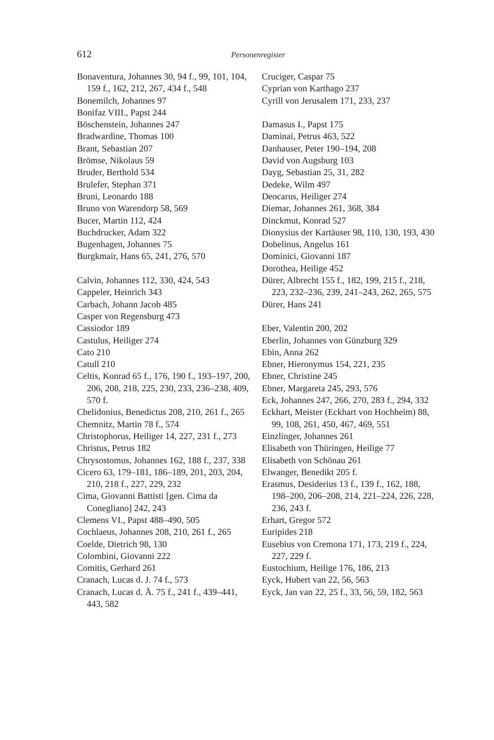612 Personenregister
Bonaventura, Johannes 30, 94 f., 99, 101, 104, 159 f., 162, 212, 267, 434 f., 548
Bonemilch, Johannes 97
Bonifaz VIII., Papst 244
Böschenstein, Johannes 247
Bradwardine, Thomas 100
Brant, Sebastian 207
Brömse, Nikolaus 59
Bruder, Berthold 534
Brulefer, Stephan 371
Bruni, Leonardo 188
Bruno von Warendorp 58, 569
Bucer, Martin 112, 424
Buchdrucker, Adam 322
Bugenhagen, Johannes 75
Burgkmair, Hans 65, 241, 276, 570
Calvin, Johannes 112, 330, 424, 543
Cappeler, Heinrich 343
Carbach, Johann Jacob 485
Casper von Regensburg 473
Cassiodor 189
Castulus, Heiliger 274
Cato 210
Catull 210
Celtis, Konrad 65 f., 176, 190 f., 193–197, 200, 206, 208, 218, 225, 230, 233, 236–238, 409, 570 f.
Chelidonius, Benedictus 208, 210, 261 f., 265
Chemnitz, Martin 78 f., 574
Christophorus, Heiliger 14, 227, 231 f., 273
Christus, Petrus 182
Chrysostomus, Johannes 162, 188 f., 237, 338
Cicero 63, 179–181, 186–189, 201, 203, 204, 210, 218 f., 227, 229, 232
Cima, Giovanni Battisti [gen. Cima da Conegliano] 242, 243
Clemens VI., Papst 488–490, 505
Cochlaeus, Johannes 208, 210, 261 f., 265
Coelde, Dietrich 98, 130
Colombini, Giovanni 222
Comitis, Gerhard 261
Cranach, Lucas d. J. 74 f., 573
Cranach, Lucas d. Ä. 75 f., 241 f., 439–441, 443, 582
Cruciger, Caspar 75
Cyprian von Karthago 237
Cyrill von Jerusalem 171, 233, 237
Damasus I., Papst 175
Daminai, Petrus 463, 522
Danhauser, Peter 190–194, 208
David von Augsburg 103
Dayg, Sebastian 25, 31, 282
Dedeke, Wilm 497
Deocarus, Heiliger 274
Diemar, Johannes 261, 368, 384
Dinckmut, Konrad 527
Dionysius der Kartäuser 98, 110, 130, 193, 430
Dobelinus, Angelus 161
Dominici, Giovanni 187
Dorothea, Heilige 452
Dürer, Albrecht 155 f., 182, 199, 215 f., 218, 223, 232–236, 239, 241–243, 262, 265, 575
Dürer, Hans 241
Eber, Valentin 200, 202
Eberlin, Johannes von Günzburg 329
Ebin, Anna 262
Ebner, Hieronymus 154, 221, 235
Ebner, Christine 245
Ebner, Margareta 245, 293, 576
Eck, Johannes 247, 266, 270, 283 f., 294, 332
Eckhart, Meister (Eckhart von Hochheim) 88, 99, 108, 261, 450, 467, 469, 551
Einzlinger, Johannes 261
Elisabeth von Thüringen, Heilige 77
Elisabeth von Schönau 261
Elwanger, Benedikt 205 f.
Erasmus, Desiderius 13 f., 139 f., 162, 188, 198–200, 206–208, 214, 221–224, 226, 228, 236, 243 f.
Erhart, Gregor 572
Euripides 218
Eusebius von Cremona 171, 173, 219 f., 224, 227, 229 f.
Eustochium, Heilige 176, 186, 213
Eyck, Hubert van 22, 56, 563
Eyck, Jan van 22, 25 f., 33, 56, 59, 182, 563